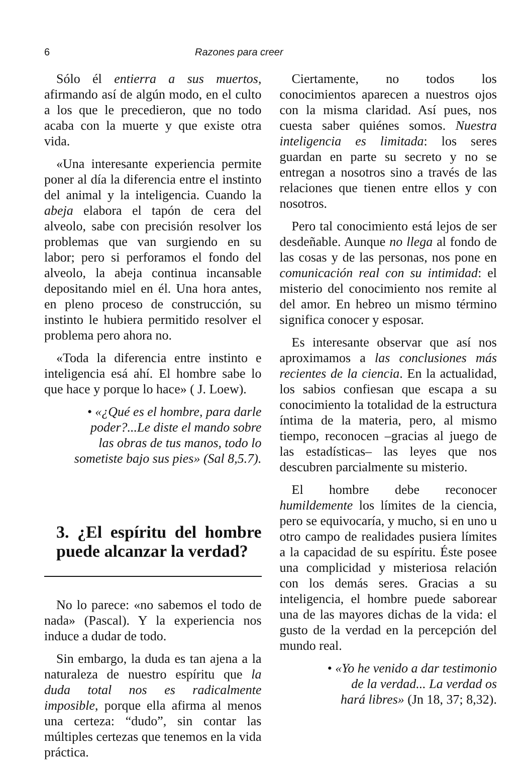6 Razones para creer
Sólo él entierra a sus muertos, afirmando así de algún modo, en el culto a los que le precedieron, que no todo acaba con la muerte y que existe otra vida.
«Una interesante experiencia permite poner al día la diferencia entre el instinto del animal y la inteligencia. Cuando la abeja elabora el tapón de cera del alveolo, sabe con precisión resolver los problemas que van surgiendo en su labor; pero si perforamos el fondo del alveolo, la abeja continua incansable depositando miel en él. Una hora antes, en pleno proceso de construcción, su instinto le hubiera permitido resolver el problema pero ahora no.
«Toda la diferencia entre instinto e inteligencia esá ahí. El hombre sabe lo que hace y porque lo hace» ( J. Loew).
• «¿Qué es el hombre, para darle
poder?...Le diste el mando sobre
las obras de tus manos, todo lo
sometiste bajo sus pies» (Sal 8,5.7).
3. ¿El espíritu del hombre puede alcanzar la verdad?
No lo parece: «no sabemos el todo de nada» (Pascal). Y la experiencia nos induce a dudar de todo.
Sin embargo, la duda es tan ajena a la naturaleza de nuestro espíritu que la duda total nos es radicalmente imposible, porque ella afirma al menos una certeza: “dudo”, sin contar las múltiples certezas que tenemos en la vida práctica.
Ciertamente, no todos los conocimientos aparecen a nuestros ojos con la misma claridad. Así pues, nos cuesta saber quiénes somos. Nuestra inteligencia es limitada: los seres guardan en parte su secreto y no se entregan a nosotros sino a través de las relaciones que tienen entre ellos y con nosotros.
Pero tal conocimiento está lejos de ser desdeñable. Aunque no llega al fondo de las cosas y de las personas, nos pone en comunicación real con su intimidad: el misterio del conocimiento nos remite al del amor. En hebreo un mismo término significa conocer y esposar.
Es interesante observar que así nos aproximamos a las conclusiones más recientes de la ciencia. En la actualidad, los sabios confiesan que escapa a su conocimiento la totalidad de la estructura íntima de la materia, pero, al mismo tiempo, reconocen –gracias al juego de las estadísticas– las leyes que nos descubren parcialmente su misterio.
El hombre debe reconocer humildemente los límites de la ciencia, pero se equivocaría, y mucho, si en uno u otro campo de realidades pusiera límites a la capacidad de su espíritu. Éste posee una complicidad y misteriosa relación con los demás seres. Gracias a su inteligencia, el hombre puede saborear una de las mayores dichas de la vida: el gusto de la verdad en la percepción del mundo real.
• «Yo he venido a dar testimonio
de la verdad... La verdad os
hará libres» (Jn 18, 37; 8,32).